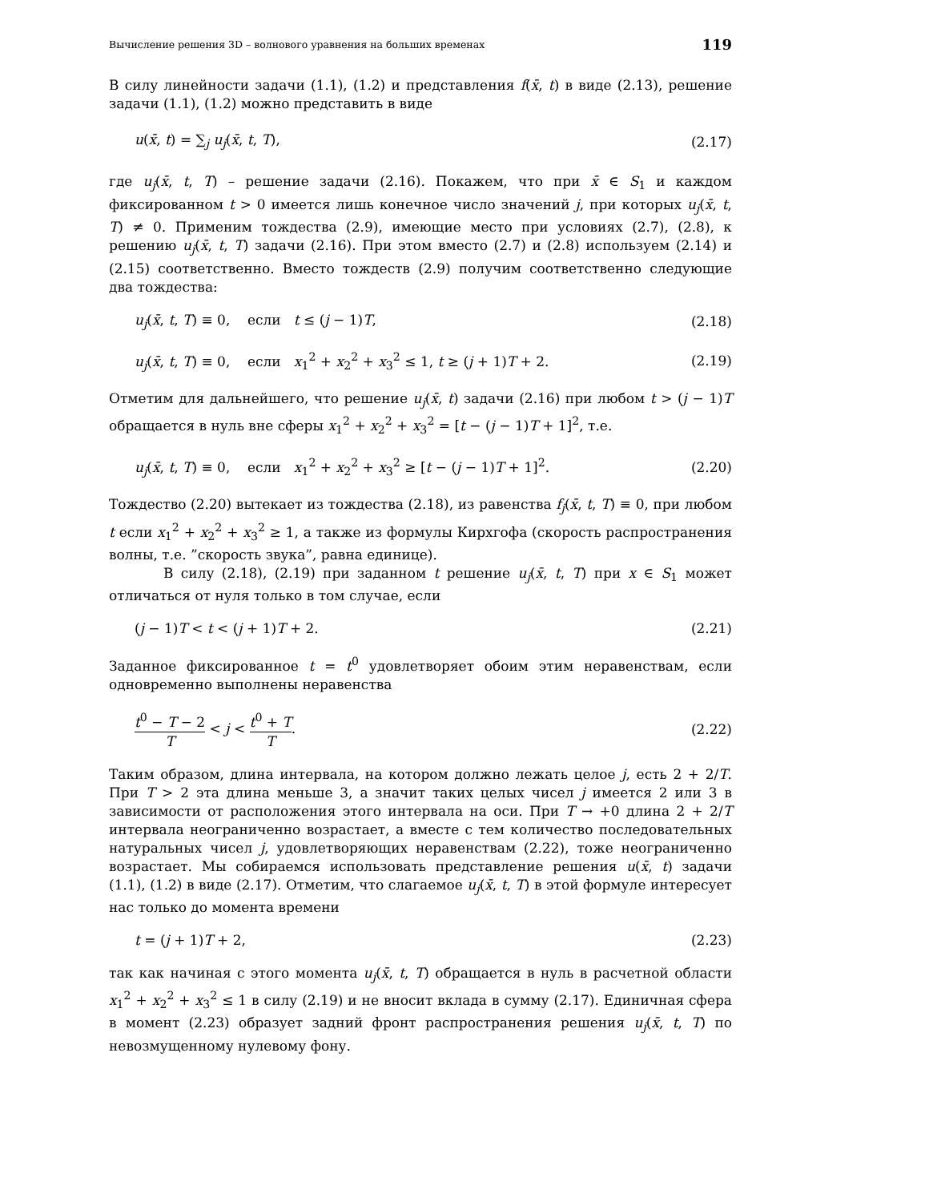Вычисление решения 3D – волнового уравнения на больших временах 119
В силу линейности задачи (1.1), (1.2) и представления f(x̄, t) в виде (2.13), решение задачи (1.1), (1.2) можно представить в виде
u(x̄, t) = ∑<sub>j</sub> u<sub>j</sub>(x̄, t, T), (2.17)
где u<sub>j</sub>(x̄, t, T) – решение задачи (2.16). Покажем, что при x̄ ∈ S<sub>1</sub> и каждом фиксированном t > 0 имеется лишь конечное число значений j, при которых u<sub>j</sub>(x̄, t, T) ≠ 0. Применим тождества (2.9), имеющие место при условиях (2.7), (2.8), к решению u<sub>j</sub>(x̄, t, T) задачи (2.16). При этом вместо (2.7) и (2.8) используем (2.14) и (2.15) соответственно. Вместо тождеств (2.9) получим соответственно следующие два тождества:
u<sub>j</sub>(x̄, t, T) ≡ 0, если t ≤ (j − 1)T, (2.18)
u<sub>j</sub>(x̄, t, T) ≡ 0, если x<sub>1</sub><sup>2</sup> + x<sub>2</sub><sup>2</sup> + x<sub>3</sub><sup>2</sup> ≤ 1, t ≥ (j + 1)T + 2. (2.19)
Отметим для дальнейшего, что решение u<sub>j</sub>(x̄, t) задачи (2.16) при любом t > (j − 1)T обращается в нуль вне сферы x<sub>1</sub><sup>2</sup> + x<sub>2</sub><sup>2</sup> + x<sub>3</sub><sup>2</sup> = [t − (j − 1)T + 1]<sup>2</sup>, т.е.
u<sub>j</sub>(x̄, t, T) ≡ 0, если x<sub>1</sub><sup>2</sup> + x<sub>2</sub><sup>2</sup> + x<sub>3</sub><sup>2</sup> ≥ [t − (j − 1)T + 1]<sup>2</sup>. (2.20)
Тождество (2.20) вытекает из тождества (2.18), из равенства f<sub>j</sub>(x̄, t, T) ≡ 0, при любом t если x<sub>1</sub><sup>2</sup> + x<sub>2</sub><sup>2</sup> + x<sub>3</sub><sup>2</sup> ≥ 1, а также из формулы Кирхгофа (скорость распространения волны, т.е. ”скорость звука”, равна единице).
В силу (2.18), (2.19) при заданном t решение u<sub>j</sub>(x̄, t, T) при x ∈ S<sub>1</sub> может отличаться от нуля только в том случае, если
(j − 1)T < t < (j + 1)T + 2. (2.21)
Заданное фиксированное t = t<sup>0</sup> удовлетворяет обоим этим неравенствам, если одновременно выполнены неравенства
t<sup>0</sup> − T − 2 T < j < t<sup>0</sup> + T T. (2.22)
Таким образом, длина интервала, на котором должно лежать целое j, есть 2 + 2/T. При T > 2 эта длина меньше 3, а значит таких целых чисел j имеется 2 или 3 в зависимости от расположения этого интервала на оси. При T → +0 длина 2 + 2/T интервала неограниченно возрастает, а вместе с тем количество последовательных натуральных чисел j, удовлетворяющих неравенствам (2.22), тоже неограниченно возрастает. Мы собираемся использовать представление решения u(x̄, t) задачи (1.1), (1.2) в виде (2.17). Отметим, что слагаемое u<sub>j</sub>(x̄, t, T) в этой формуле интересует нас только до момента времени
t = (j + 1)T + 2, (2.23)
так как начиная с этого момента u<sub>j</sub>(x̄, t, T) обращается в нуль в расчетной области x<sub>1</sub><sup>2</sup> + x<sub>2</sub><sup>2</sup> + x<sub>3</sub><sup>2</sup> ≤ 1 в силу (2.19) и не вносит вклада в сумму (2.17). Единичная сфера в момент (2.23) образует задний фронт распространения решения u<sub>j</sub>(x̄, t, T) по невозмущенному нулевому фону.